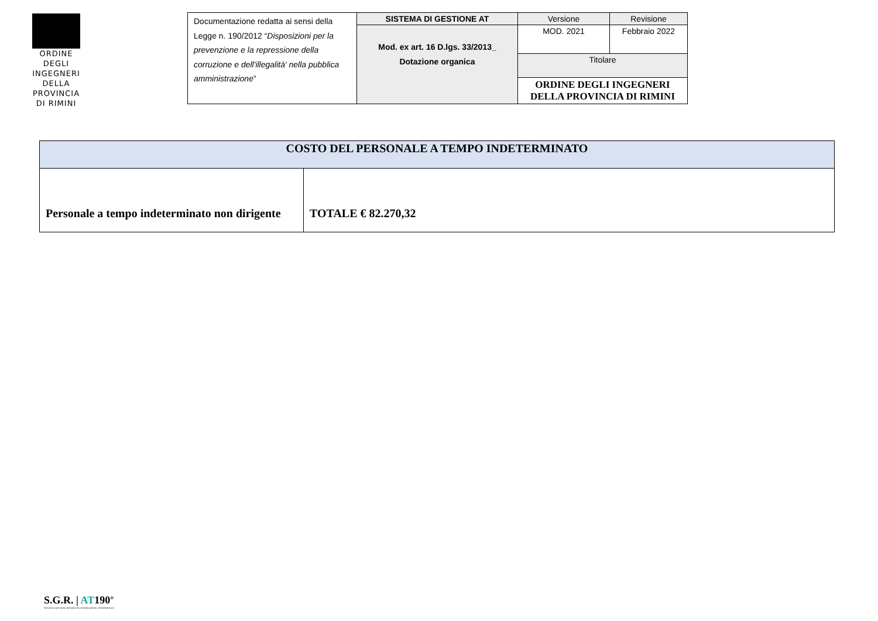ORDINE DEGLI INGEGNERI DELLA PROVINCIA DI RIMINI
| Documentazione redatta ai sensi della Legge n. 190/2012 “ Disposizioni per la prevenzione e la repressione della corruzione e dell'illegalità' nella pubblica amministrazione ” | SISTEMA DI GESTIONE AT | Versione | Revisione |
| | Mod. ex art. 16 D.lgs. 33/2013_ Dotazione organica | MOD. 2021 | Febbraio 2022 |
| | | Titolare | |
| | | ORDINE DEGLI INGEGNERI DELLA PROVINCIA DI RIMINI | |
| COSTO DEL PERSONALE A TEMPO INDETERMINATO | |
| --- | --- |
| Personale a tempo indeterminato non dirigente | TOTALE € 82.270,32 |
S.G.R. | AT190<sup>®</sup>
SISTEMA GESTIONE RISCHIO ANTICORRUZIONE TRASPARENZA